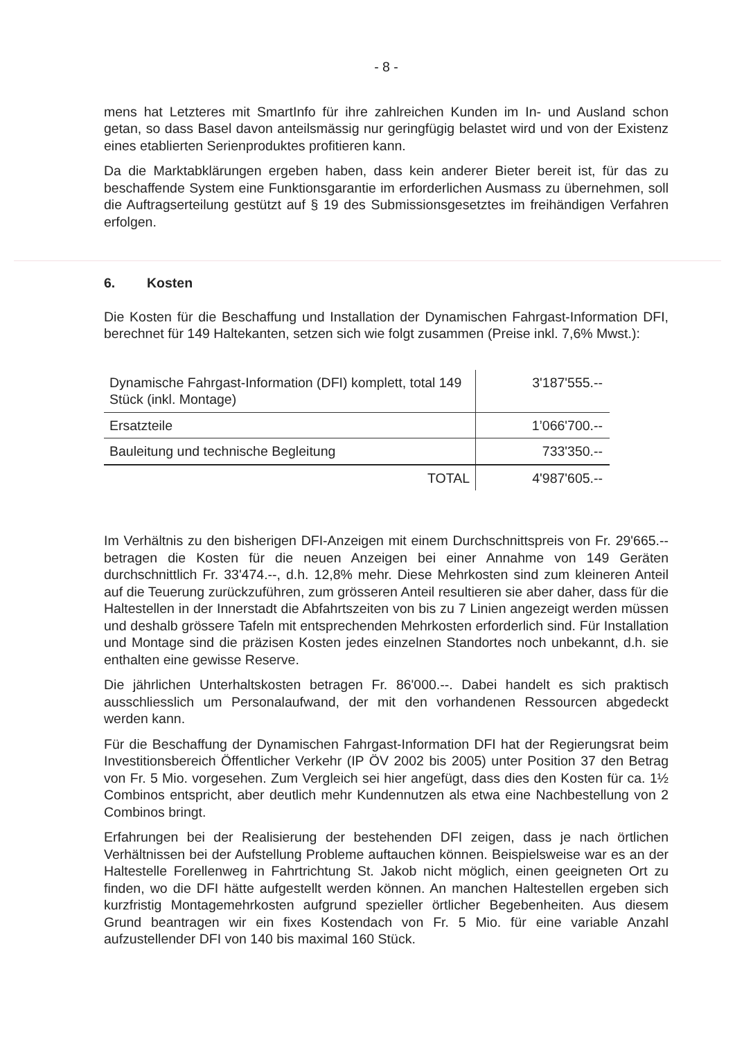- 8 -
mens hat Letzteres mit SmartInfo für ihre zahlreichen Kunden im In- und Ausland schon getan, so dass Basel davon anteilsmässig nur geringfügig belastet wird und von der Existenz eines etablierten Serienproduktes profitieren kann.
Da die Marktabklärungen ergeben haben, dass kein anderer Bieter bereit ist, für das zu beschaffende System eine Funktionsgarantie im erforderlichen Ausmass zu übernehmen, soll die Auftragserteilung gestützt auf § 19 des Submissionsgesetztes im freihändigen Verfahren erfolgen.
6. Kosten
Die Kosten für die Beschaffung und Installation der Dynamischen Fahrgast-Information DFI, berechnet für 149 Haltekanten, setzen sich wie folgt zusammen (Preise inkl. 7,6% Mwst.):
| Dynamische Fahrgast-Information (DFI) komplett, total 149 Stück (inkl. Montage) | 3'187'555.-- |
| Ersatzteile | 1’066'700.-- |
| Bauleitung und technische Begleitung | 733'350.-- |
| TOTAL | 4'987'605.-- |
Im Verhältnis zu den bisherigen DFI-Anzeigen mit einem Durchschnittspreis von Fr. 29'665.-- betragen die Kosten für die neuen Anzeigen bei einer Annahme von 149 Geräten durchschnittlich Fr. 33'474.--, d.h. 12,8% mehr. Diese Mehrkosten sind zum kleineren Anteil auf die Teuerung zurückzuführen, zum grösseren Anteil resultieren sie aber daher, dass für die Haltestellen in der Innerstadt die Abfahrtszeiten von bis zu 7 Linien angezeigt werden müssen und deshalb grössere Tafeln mit entsprechenden Mehrkosten erforderlich sind. Für Installation und Montage sind die präzisen Kosten jedes einzelnen Standortes noch unbekannt, d.h. sie enthalten eine gewisse Reserve.
Die jährlichen Unterhaltskosten betragen Fr. 86'000.--. Dabei handelt es sich praktisch ausschliesslich um Personalaufwand, der mit den vorhandenen Ressourcen abgedeckt werden kann.
Für die Beschaffung der Dynamischen Fahrgast-Information DFI hat der Regierungsrat beim Investitionsbereich Öffentlicher Verkehr (IP ÖV 2002 bis 2005) unter Position 37 den Betrag von Fr. 5 Mio. vorgesehen. Zum Vergleich sei hier angefügt, dass dies den Kosten für ca. 1½ Combinos entspricht, aber deutlich mehr Kundennutzen als etwa eine Nachbestellung von 2 Combinos bringt.
Erfahrungen bei der Realisierung der bestehenden DFI zeigen, dass je nach örtlichen Verhältnissen bei der Aufstellung Probleme auftauchen können. Beispielsweise war es an der Haltestelle Forellenweg in Fahrtrichtung St. Jakob nicht möglich, einen geeigneten Ort zu finden, wo die DFI hätte aufgestellt werden können. An manchen Haltestellen ergeben sich kurzfristig Montagemehrkosten aufgrund spezieller örtlicher Begebenheiten. Aus diesem Grund beantragen wir ein fixes Kostendach von Fr. 5 Mio. für eine variable Anzahl aufzustellender DFI von 140 bis maximal 160 Stück.